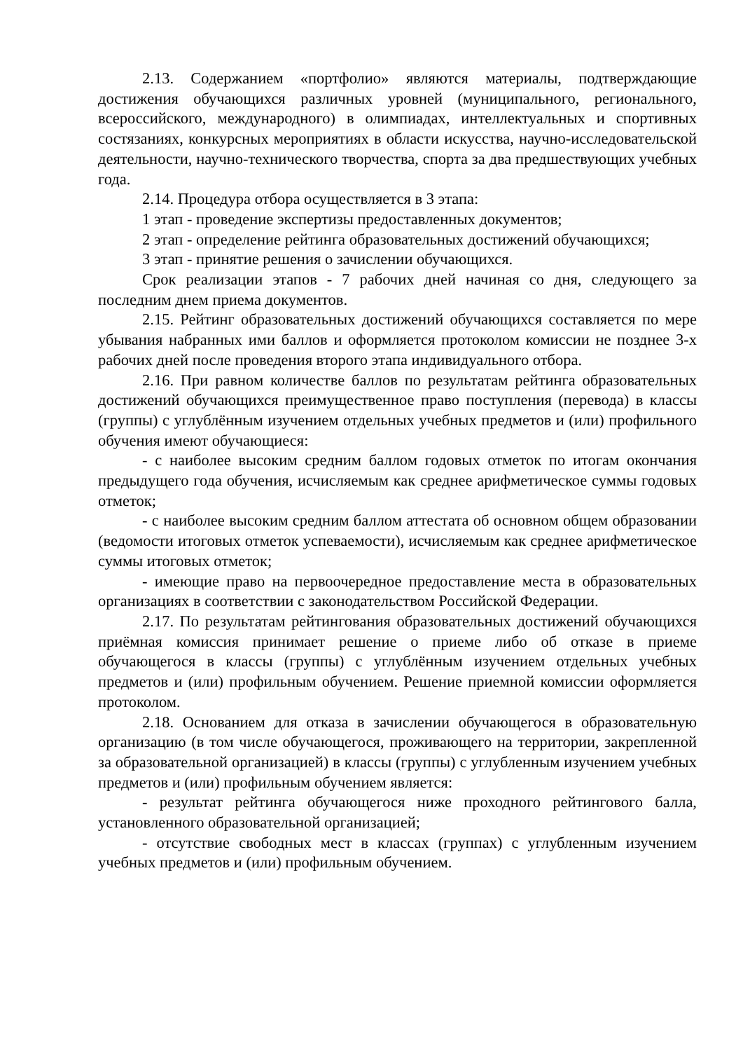2.13. Содержанием «портфолио» являются материалы, подтверждающие достижения обучающихся различных уровней (муниципального, регионального, всероссийского, международного) в олимпиадах, интеллектуальных и спортивных состязаниях, конкурсных мероприятиях в области искусства, научно-исследовательской деятельности, научно-технического творчества, спорта за два предшествующих учебных года.
2.14. Процедура отбора осуществляется в 3 этапа:
1 этап - проведение экспертизы предоставленных документов;
2 этап - определение рейтинга образовательных достижений обучающихся;
3 этап - принятие решения о зачислении обучающихся.
Срок реализации этапов - 7 рабочих дней начиная со дня, следующего за последним днем приема документов.
2.15. Рейтинг образовательных достижений обучающихся составляется по мере убывания набранных ими баллов и оформляется протоколом комиссии не позднее 3-х рабочих дней после проведения второго этапа индивидуального отбора.
2.16. При равном количестве баллов по результатам рейтинга образовательных достижений обучающихся преимущественное право поступления (перевода) в классы (группы) с углублённым изучением отдельных учебных предметов и (или) профильного обучения имеют обучающиеся:
- с наиболее высоким средним баллом годовых отметок по итогам окончания предыдущего года обучения, исчисляемым как среднее арифметическое суммы годовых отметок;
- с наиболее высоким средним баллом аттестата об основном общем образовании (ведомости итоговых отметок успеваемости), исчисляемым как среднее арифметическое суммы итоговых отметок;
- имеющие право на первоочередное предоставление места в образовательных организациях в соответствии с законодательством Российской Федерации.
2.17. По результатам рейтингования образовательных достижений обучающихся приёмная комиссия принимает решение о приеме либо об отказе в приеме обучающегося в классы (группы) с углублённым изучением отдельных учебных предметов и (или) профильным обучением. Решение приемной комиссии оформляется протоколом.
2.18. Основанием для отказа в зачислении обучающегося в образовательную организацию (в том числе обучающегося, проживающего на территории, закрепленной за образовательной организацией) в классы (группы) с углубленным изучением учебных предметов и (или) профильным обучением является:
- результат рейтинга обучающегося ниже проходного рейтингового балла, установленного образовательной организацией;
- отсутствие свободных мест в классах (группах) с углубленным изучением учебных предметов и (или) профильным обучением.